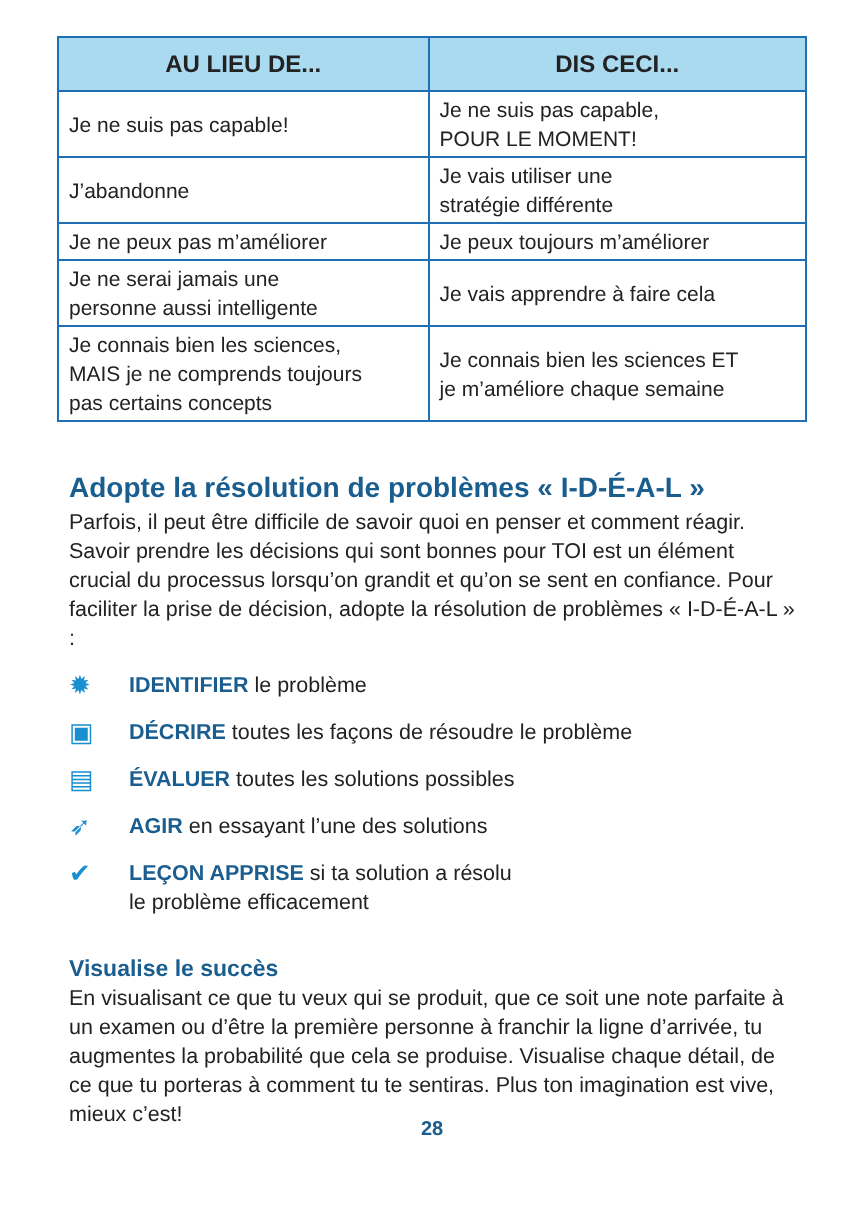| AU LIEU DE... | DIS CECI... |
| --- | --- |
| Je ne suis pas capable! | Je ne suis pas capable, POUR LE MOMENT! |
| J’abandonne | Je vais utiliser une stratégie différente |
| Je ne peux pas m’améliorer | Je peux toujours m’améliorer |
| Je ne serai jamais une personne aussi intelligente | Je vais apprendre à faire cela |
| Je connais bien les sciences, MAIS je ne comprends toujours pas certains concepts | Je connais bien les sciences ET je m’améliore chaque semaine |
Adopte la résolution de problèmes « I-D-É-A-L »
Parfois, il peut être difficile de savoir quoi en penser et comment réagir. Savoir prendre les décisions qui sont bonnes pour TOI est un élément crucial du processus lorsqu’on grandit et qu’on se sent en confiance. Pour faciliter la prise de décision, adopte la résolution de problèmes « I-D-É-A-L » :
✹ IDENTIFIER le problème
▣ DÉCRIRE toutes les façons de résoudre le problème
▤ ÉVALUER toutes les solutions possibles
➶ AGIR en essayant l’une des solutions
✔ LEÇON APPRISE si ta solution a résolu
le problème efficacement
Visualise le succès
En visualisant ce que tu veux qui se produit, que ce soit une note parfaite à un examen ou d’être la première personne à franchir la ligne d’arrivée, tu augmentes la probabilité que cela se produise. Visualise chaque détail, de ce que tu porteras à comment tu te sentiras. Plus ton imagination est vive, mieux c’est!
28